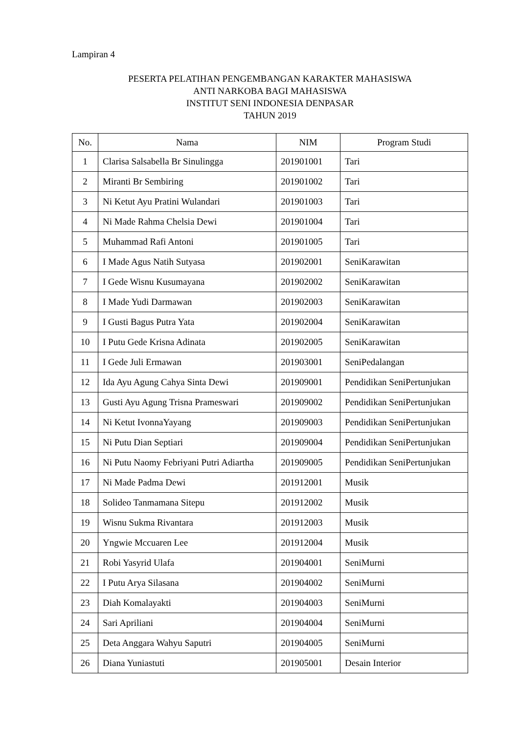Lampiran 4
PESERTA PELATIHAN PENGEMBANGAN KARAKTER MAHASISWA
ANTI NARKOBA BAGI MAHASISWA
INSTITUT SENI INDONESIA DENPASAR
TAHUN 2019
| No. | Nama | NIM | Program Studi |
| --- | --- | --- | --- |
| 1 | Clarisa Salsabella Br Sinulingga | 201901001 | Tari |
| 2 | Miranti Br Sembiring | 201901002 | Tari |
| 3 | Ni Ketut Ayu Pratini Wulandari | 201901003 | Tari |
| 4 | Ni Made Rahma Chelsia Dewi | 201901004 | Tari |
| 5 | Muhammad Rafi Antoni | 201901005 | Tari |
| 6 | I Made Agus Natih Sutyasa | 201902001 | SeniKarawitan |
| 7 | I Gede Wisnu Kusumayana | 201902002 | SeniKarawitan |
| 8 | I Made Yudi Darmawan | 201902003 | SeniKarawitan |
| 9 | I Gusti Bagus Putra Yata | 201902004 | SeniKarawitan |
| 10 | I Putu Gede Krisna Adinata | 201902005 | SeniKarawitan |
| 11 | I Gede Juli Ermawan | 201903001 | SeniPedalangan |
| 12 | Ida Ayu Agung Cahya Sinta Dewi | 201909001 | Pendidikan SeniPertunjukan |
| 13 | Gusti Ayu Agung Trisna Prameswari | 201909002 | Pendidikan SeniPertunjukan |
| 14 | Ni Ketut IvonnaYayang | 201909003 | Pendidikan SeniPertunjukan |
| 15 | Ni Putu Dian Septiari | 201909004 | Pendidikan SeniPertunjukan |
| 16 | Ni Putu Naomy Febriyani Putri Adiartha | 201909005 | Pendidikan SeniPertunjukan |
| 17 | Ni Made Padma Dewi | 201912001 | Musik |
| 18 | Solideo Tanmamana Sitepu | 201912002 | Musik |
| 19 | Wisnu Sukma Rivantara | 201912003 | Musik |
| 20 | Yngwie Mccuaren Lee | 201912004 | Musik |
| 21 | Robi Yasyrid Ulafa | 201904001 | SeniMurni |
| 22 | I Putu Arya Silasana | 201904002 | SeniMurni |
| 23 | Diah Komalayakti | 201904003 | SeniMurni |
| 24 | Sari Apriliani | 201904004 | SeniMurni |
| 25 | Deta Anggara Wahyu Saputri | 201904005 | SeniMurni |
| 26 | Diana Yuniastuti | 201905001 | Desain Interior |